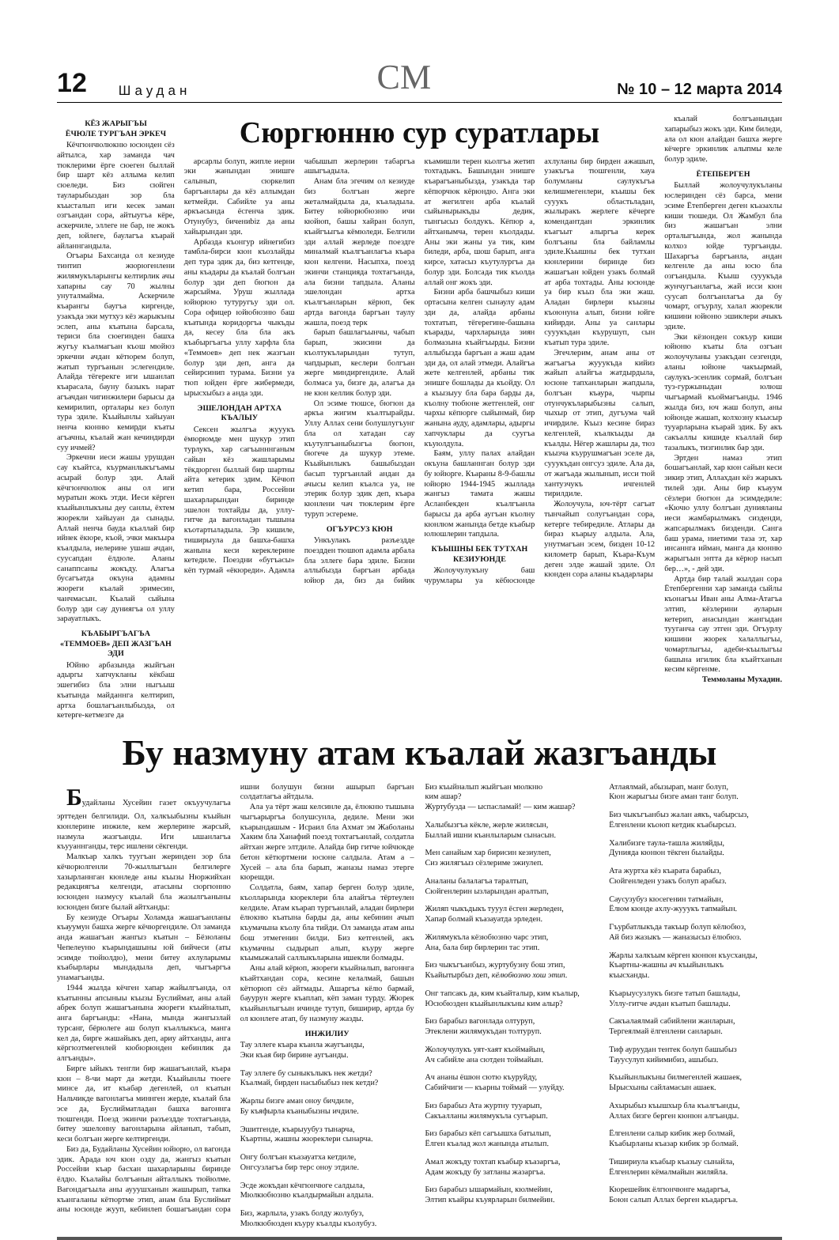12 Шаудан
СМ № 10 – 12 марта 2014
КЁЗ ЖАРЫГЪЫ
ЁЧЮЛЕ ТУРГЪАН ЭРКЕЧ
Кёчгюнчюлюкню юсюнден сёз айтылса, хар заманда чач тюклерими ёрге сюеген быллай бир шарт кёз аллыма келип сюеледи. Биз сюйген тауларыбыздан зор бла къысталып иги кесек заман озгъандан сора, айтыугъа кёре, аскерчиле, эллеге не бар, не жокъ деп, юйлеге, баулагъа къарай айланнгандыла.
Огъары Бахсанда ол кезиуде тинтип жюрюгенлени жилямукъларынгы келтирлик ачы хапарны сау 70 жылны унуталмайма. Аскерчиле къарангы баугъа киргенде, узакъда эки мутхуз кёз жарыкъны эслеп, аны къатына барсала, териси бла сюегинден башха жугъу къалмагъан къош мюйюз эркечни ачдан кётюрем болуп, жатып тургъанын эслегендиле. Алайда тёгерекге иги ышанлап къарасала, бауну базыкъ нарат агъачдан чигинжилери барысы да кемирилип, орталары кез болуп тура эдиле. Къыйынлы хайыуан ненча кюнню кемирди къаты агъачны, къалай жан кечиндирди суу ичмей?
Эркечни иеси жашы урушдан сау къайтса, къурманлыкъгъамы асырай болур эди. Алай кёчгюнчюлюк аны ол иги муратын жокъ этди. Иеси кёрген къыйынлыкъны деу санлы, ёхтем жюрекли хайыуан да сынады. Аллай ненча бауда къаллай бир ийнек ёкюре, къой, эчки макъыра къалдыла, иелерине ушаш ачдан, суусапдан ёлдюле. Аланы санаппсаны жокъду. Алагъа бусагъатда окъуна адамны жюреги къалай эримесин, чанчмасын. Къалай сыйына болур эди сау дуниягъа ол уллу зарауатлыкъ.
КЪАБЫРГЪАГЪА «ТЕММОЕВ» ДЕП ЖАЗГЪАН ЭДИ
Юйню арбазында жыйгъан адыргы хапчукланы кёкбаш эшегибиз бла элни ныгъыш къатында майданнга келтирип, артха бошлагъанлыбызда, ол кетерге-кетмезге да
Сюргюнню сур суратлары
арсарлы болуп, жипле иерни эки жанындан энишге салынып, сюркелип баргъанлары да кёз аллымдан кетмейди. Сабийле уа аны аркъасында ёсгенча эдик. Отунубуз, бичениbiz да аны хайырындан эди.
Арбазда къонгур ийнегибиз тамбла-бирси кюн къозлайды деп тура эдик да, биз кетгенде, аны къадары да къалай болгъан болур эди деп бюгюн да жарсыйма. Уруш жыллада юйюрюю тутуругъу эди ол. Сора офицер юйюбюзню баш къатында коридоргъа чыкъды да, кесеу бла бла акъ къабыргъагъа уллу харфла бла «Теммоев» деп нек жазгъан болур эди деп, анга да сейирсинип турама. Бизни уа тюп юйден ёрге жибермеди, ырысхыбыз а анда эди.
ЭШЕЛОНДАН АРТХА КЪАЛЫУ
Сексен жылгъа жууукъ ёмюрюмде мен шукур этип турлукъ, хар сагъынннганым сайын кёз жашларымы тёкдюрген быллай бир шартны айта кетерик эдим. Кёчюп кетип бара, Россейни шахарларындан биринде эшелон тохтайды да, уллу-гитче да вагонладан тышына къотартыладыла. Эр кишиле, тиширыула да башха-башха жанына кеси кереклерине кетедиле. Поездни «бугъасы» кёп турмай «ёкюреди». Адамла чабышып жерлерин табаргъа ашыгъадыла.
Анам бла эгечим ол кезиуде биз болгъан жерге жеталмайдыла да, къаладыла. Битеу юйюрюбюзню ичи кюйюп, башы хайран болуп, къайгъыгъа кёмюледи. Белгили эди аллай жерледе поездге миналмай къалгъанлагъа къара кюн келгени. Насыпха, поезд экинчи станцияда тохтагъанда, ала бизни тапдыла. Аланы эшелондан артха къалгъанларын кёрюп, бек артда вагонда баргъан таулу жашла, поезд терк
барып башлагъынчы, чабып барып, экисини да къолтукъларындан тутуп, чапдырып, кеслери болгъан жерге миндиргендиле. Алай болмаса уа, бизге да, алагъа да не кюн келлик болур эди.
Ол эсиме тюшсе, бюгюн да аркъа жигим къалтырайды. Уллу Аллах сени болушлугъунг бла ол хатадан сау къутулгъаныбызгъа бюгюн, бюгече да шукур этеме. Къыйынлыкъ башыбыздан басып тургъанлай андан да ачысы келип къалса уа, не этерик болур эдик деп, къара кюнлени чач тюклерим ёрге туруп эсгереме.
ОГЪУРСУЗ КЮН
Ункъулакъ разъездде поездден тюшюп адамла арбала бла эллеге бара эдиле. Бизни аллыбызда баргъан арбада юйюр да, биз да бийик къамишли терен кьолгъа жетип тохтадыкъ. Башындан энишге къарагъаныбызда, узакъда тар кёпюрчюк кёрюндю. Анга эки ат жегилген арба къалай сыйынырыкъды дедик, тынгысыз болдукъ. Кёпюр а, айтханымча, терен къолдады. Аны эки жаны уа тик, ким биледи, арба, шош барып, анга кирсе, хатасыз къутулургъа да болур эди. Болсада тик къолда аллай онг жокъ эди.
Бизни арба башчыбыз киши ортасына келген сынаулу адам эди да, алайда арбаны тохтатып, тёгерегине-башына къарады, чархларында зиян болмазына къайгъырды. Бизни аллыбызда баргъан а жаш адам эди да, ол алай этмеди. Алайгъа жете келгенлей, арбаны тик энишге бошлады да къойду. Ол а къызыуу бла бара барды да, къолну тюбюне жетгенлей, онг чархы кёпюрге сыйынмай, бир жанына ауду, адамлары, адыргы хапчуклары да суугъа къуюлдула.
Баям, уллу палах алайдан окъуна башланнган болур эди бу юйюрге. Къараны 8-9-башлы юйюрю 1944-1945 жыллада жангыз тамата жашы Асланбекден къалгъанла барысы да арба аугъан къолну кюнлюм жанында бетде къабыр юлюшлерин тапдыла.
КЪЫШНЫ БЕК ТУТХАН КЕЗИУЮНДЕ
Жолоучулукъну баш чурумлары уа кёбюсюнде ахлуланы бир бирден ажашып, узакъгъа тюшгенли, хауа болумланы саулукъгъа келишмегенлери, къышы бек сууукъ областьладан, жылыракъ жерлеге кёчерге комендантдан эркинлик къагъыт алыргъа керек болгъаны бла байламлы эдиле.Къышны бек тутхан кюнлерини биринде биз жашагъан юйден узакъ болмай ат арба тохтады. Аны юсюнде уа бир къыз бла эки жаш. Аладан бирлери къызны къоюнуна алып, бизни юйге кийирди. Аны уа санлары сууукъдан къурушуп, сын къатып тура эдиле.
Эгечлерим, анам аны от жагъагъа жууукъда кийиз жайып алайгъа жатдырдыла, юсюне тапханларын жапдыла, болгъан къаура, чырпы отунчукъларыбызны салып, чыхыр от этип, дугъума чай ичирдиле. Къыз кесине бираз келгенлей, къалкъыды да къалды. Нёгер жашлары да, тюз къызча къурушмагъан эселе да, сууукъдан онгсуз эдиле. Ала да, от жагъада жылынып, исси тюй хантузчукъ ичгенлей тирилдиле.
Жолоучула, юч-тёрт сагъат тынчайып солугъандан сора, кетерге тебиредиле. Атлары да бираз къарыу алдыла. Ала, унутмагъан эсем, бизден 10-12 километр барып, Къара-Къум деген элде жашай эдиле. Ол кюнден сора аланы къадарлары
къалай болгъанындан хапарыбыз жокъ эди. Ким биледи, ала ол кюн алайдан башха жерге кёчерге эркинлик алыпмы келе болур эдиле.
ЁТЕПБЕРГЕН
Быллай жолоучулукъланы юслеринден сёз барса, мени эсиме Ётепберген деген къазахлы киши тюшеди. Ол Жамбул бла биз жашагъан элни орталыгъында, жол жанында колхоз юйде тургъанды. Шахаргъа баргъанла, андан келгенле да аны юсю бла озгъандыла. Къыш сууукъда жунчугъанлагъа, жай исси кюн суусап болгъанлагъа да бу чомарт, огъурлу, халал жюрекли кишини юйюню эшиклери ачыкъ эдиле.
Эки кёзюнден сокъур киши юйюню къаты бла озгъан жолоучуланы узакъдан сезгенди, аланы юйюне чакъырмай, саулукъ-эсенлик сормай, болгъан туз-гуржыныдан юлюш чыгъармай къоймагъанды. 1946 жылда биз, юч жаш болуп, аны юйюнде жашап, колхозну къысыр тууарларына къарай эдик. Бу акъ сакъаллы кишиде къаллай бир тазалыкъ, тизгинлик бар эди.
Эртден намаз этип бошагъанлай, хар кюн сайын кеси зикир этип, Аллахдан кёз жарыкъ тилей эди. Аны бир къауум сёзлери бюгюн да эсимдедиле: «Кючю уллу болгъан дунияланы иеси жамбарылмакъ сизденди, жапсарылмакъ бизденди. Сангa баш урама, ниетими таза эт, хар инсаннга ийман, манга да кюнню жарыгъын энтта да кёрюр насып бер…», - дей эди.
Артда бир талай жылдан сора Ётепбергенни хар заманда сыйлы къонагъы Иван аны Алма-Атагъа элтип, кёзлерини ауларын кетерип, анасындан жангыдан тууганча сау этген эди. Огъурлу кишини жюрек халаллыгъы, чомартлыгъы, адеби-къылыгъы башына игилик бла къайтханын кесим кёргенме.
Теммоланы Мухадин.
Бу назмуну атам къалай жазгъанды
Будайланы Хусейин газет окъуучулагъа эрттеден белгилиди. Ол, халкъыбызны къыйын кюнлерине инжиле, кем жерлерине жарсый, назмула жазгъанды. Иги ышанлагъа къууаннганды, терс ишлени сёкгенди.
Малкъар халкъ туугъан жеринден зор бла кёчюрюлгенли 70-жыллыгъын белгилерге хазырланнган кюнледе аны къызы Нюржийхан редакциягъа келгенди, атасыны сюргюнню юсюнден назмусу къалай бла жазылгъаныны юсюнден бизге былай айтханды:
Бу кезиуде Огъары Холамда жашагъанланы къауумун башха жерге кёчюргендиле. Ол заманда анда жашагъан жангыз къатын – Бёзюланы Чепелеуню къарындашыны юй бийчеси (аты эсимде тюйюлдю), мени битеу ахлуларымы къабырлары мындадыла деп, чыгъаргъа унамагъанды.
1944 жылда кёчген хапар жайылгъанда, ол къатынны апсыныы къызы Буслиймат, аны алай абрек болуп жашагъанына жюреги къыйналып, анга баргъанды: «Нана, мында жангызлай турсанг, бёрюлеге аш болуп къаллыкъса, манга кел да, бирге жашайыкъ деп, ариу айтханды, анга кёргюзтмегенлей кюбюрюнден кебинлик да алгъанды».
Бирге ыйыкъ тенгли бир жашагъанлай, къара кюн – 8-чи март да жетди. Къыйынлы тюеге минсе да, ит къабар дегенлей, ол къатын Нальчикде вагонлагъа миннген жерде, къалай бла эсе да, Буслийматладан башха вагоннга тюшгенди. Поезд экинчи разъездде тохтагъанда, битеу эшелонну вагонларына айланып, табып, кеси болгъан жерге келтиргенди.
Биз да, Будайланы Хусейин юйюрю, ол вагонда эдик. Арада юч кюн озду да, жангыз къатын Россейни къар басхан шахарларыны биринде ёлдю. Къалайы болгъанын айталлыкъ тюйюлме. Вагондагъыла аны аууушханын жашырып, тапка къангаланы кётюртме этип, анам бла Буслиймат аны юсюнде жууп, кебинлеп бошагъандан сора ишни болушун бизни ашырып баргъан солдатлагъа айтдыла.
Ала уа тёрт жаш келсинле да, ёлюкню тышына чыгъарыргъа болушсунла, дедиле. Мени эки къарындашым - Исраил бла Ахмат эм Жаболаны Хаким бла Ханафий поезд тохтагъанлай, солдатла айтхан жерге элтдиле. Алайда бир гитче юйчюкде бетон кётюртмени юсюне салдыла. Атам а – Хусей – ала бла барып, жаназы намаз этерге кюрешди.
Солдатла, баям, хапар берген болур эдиле, къолларында кюреклери бла алайгъа тёртеулен келдиле. Атам къарап тургъанлай, аладан бирлери ёлюкню къатына барды да, аны кебинин ачып къумачына къолу бла тийди. Ол заманда атам аны бош этмегенин билди. Биз кетгенлей, акъ къумачны сыдырып алып, къуру жерге къымыжалай саллыкъларына ишекли болмады.
Аны алай кёрюп, жюреги къыйналып, вагоннга къайтхандан сора, кесине келалмай, башын кётюрюп сёз айтмады. Ашаргъа кёлю бармай, бауурун жерге къаплап, кёп заман турду. Жюрек къыйынлыгъын ичинде тутуп, бишириp, артда бу ол кюнлеге атап, бу назмуну жазды.
ИНЖИЛИУ
Тау эллеге къара къанла жаугъанды,
Эки къая бир бирине аугъанды.
Тау эллеге бу сыныкълыкъ нек жетди?
Къалмай, бирден насыбыбыз нек кетди?
Жарлы бизге аман оноу бичдиле,
Бу къяфырла къаныбызны ичдиле.
Эшитгенде, къарыуубуз тынарча,
Къартны, жашны жюреклери сынарча.
Онгу болгъан къазауатха кетдиле,
Онгсузлагъа бир терс оноу этдиле.
Эсде жокъдан кёчгюнчюге салдыла,
Мюлкюбюзню къалдырмайын алдыла.
Биз, жарлыла, узакъ болду жолубуз,
Мюлкюбюзден къуру къалды къолубуз.
Биз къыйналып жыйгъан мюлкню
ким ашар?
Журтубузда — ыспасламай! — ким жашар?
Халыбызгъа кёкле, жерле жилясын,
Быллай ишни къанлыларым сынасын.
Мен санайым хар бирисин кезиулеп,
Сиз жилягъыз сёзлериме эжиулеп.
Аналаны балалагъа таралтып,
Сюйгенлерин ызларындан аралтып,
Жиляп чыкъдыкъ тууул ёсген жерледен,
Хапар болмай къазауатда эрледен.
Жилямукъла кёзюбюзню чарс этип,
Ана, бала бир бирлерин тас этип.
Биз чыкъгъанбыз, журтубузну бош этип,
Къайытырбыз деп, кёлюбюзню хош этип.
Онг тапсакъ да, ким къайталыр, ким къалыр,
Юсюбюзден къыйынлыкъны ким алыр?
Биз барабыз вагонлада олтуруп,
Этеклени жилямукъдан толтуруп.
Жолоучулукъ уят-хаят къоймайын,
Ач сабийле ана сютден тоймайын.
Ач ананы ёшюн сютю къуруйду,
Сабийчиги — къарны тоймай — улуйду.
Биз барабыз Ата журтну тууарып,
Сакъалланы жилямукъла сугъарып.
Биз барабыз кёп сагъышха батылып,
Ёлген къалад жол жанында атылып.
Амал жокъду тохтап къабыр къазаргъа,
Адам жокъду бу затланы жазаргъа.
Биз барабыз ышармайын, кюлмейин,
Элтип къайры къуярларын билмейин.
Атлаялмай, абызырап, манг болуп,
Кюн жарыгъы бизге аман танг болуп.
Биз чыкъгъанбыз жалан аякъ, чабырсыз,
Ёлгенлени къоюп кетдик къабырсыз.
Халибизге таула-ташла жиляйды,
Дунияда кюнюн тёкген былайды.
Ата журтха кёз къарата барабыз,
Сюйгенледен узакъ болуп арабыз.
Саусузубуз кюсегенин татмайын,
Ёлюм кюнде ахлу-жууукъ тапмайын.
Гъурбатлыкъда такъыр болуп кёлюбюз,
Ай биз жазыкъ — жаназысыз ёлюбюз.
Жарлы халкъым кёрген кюнюн къусханды,
Къартны-жашны ач къыйынлыкъ
къысханды.
Къарыусузлукъ бизге татып башлады,
Уллу-гитче ачдан къатып башлады.
Сакъалаялмай сабийлени жанларын,
Тергеялмай ёлгенлени санларын.
Тиф ауруудан тентек болуп башыбыз
Тауусулуп кийимибиз, ашыбыз.
Къыйынлыкъны билмегенлей жашаек,
Ырысхыны сайламасын ашаек.
Ахырыбыз къышхыр бла къалгъанды,
Аллах бизге берген кюнюн алгъанды.
Ёлгенлени салыр кибик жер болмай,
Къабырланы къазар кибик эр болмай.
Тишириула къабыр къазыу сынайла,
Ёлгенлерин кёмалмайын жиляйла.
Кюрешейик ёлгюнчюнге мадаргъа,
Боюн салып Аллах берген къадаргъа.